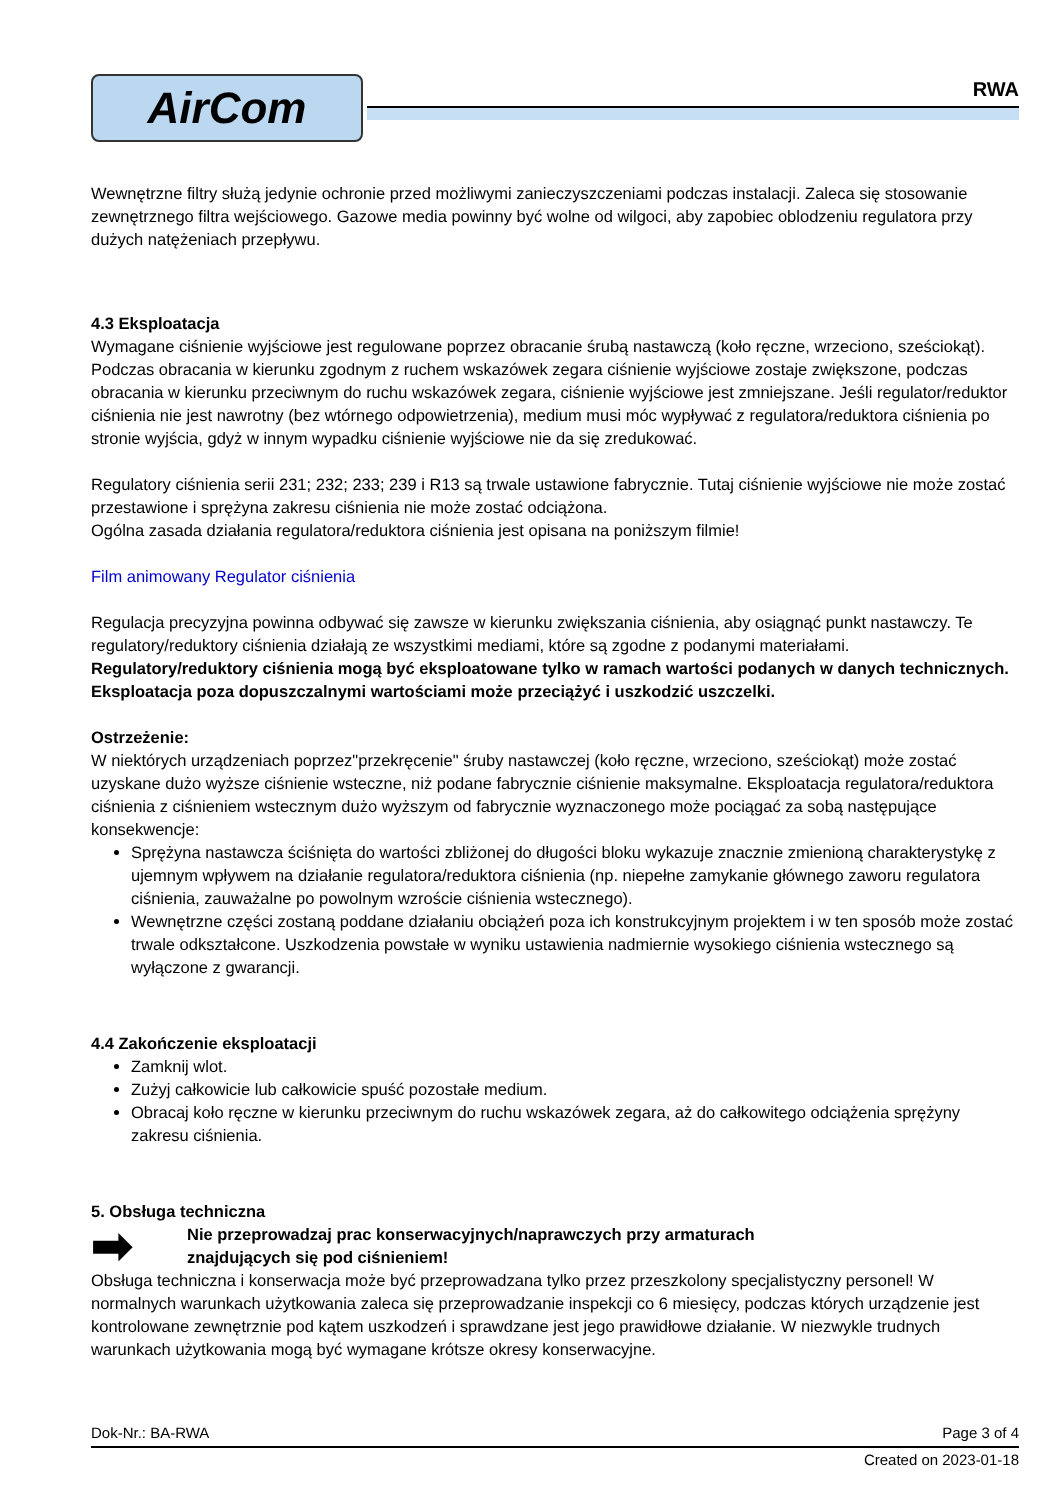AirCom
RWA
Wewnętrzne filtry służą jedynie ochronie przed możliwymi zanieczyszczeniami podczas instalacji. Zaleca się stosowanie zewnętrznego filtra wejściowego. Gazowe media powinny być wolne od wilgoci, aby zapobiec oblodzeniu regulatora przy dużych natężeniach przepływu.
4.3 Eksploatacja
Wymagane ciśnienie wyjściowe jest regulowane poprzez obracanie śrubą nastawczą (koło ręczne, wrzeciono, sześciokąt). Podczas obracania w kierunku zgodnym z ruchem wskazówek zegara ciśnienie wyjściowe zostaje zwiększone, podczas obracania w kierunku przeciwnym do ruchu wskazówek zegara, ciśnienie wyjściowe jest zmniejszane. Jeśli regulator/reduktor ciśnienia nie jest nawrotny (bez wtórnego odpowietrzenia), medium musi móc wypływać z regulatora/reduktora ciśnienia po stronie wyjścia, gdyż w innym wypadku ciśnienie wyjściowe nie da się zredukować.
Regulatory ciśnienia serii 231; 232; 233; 239 i R13 są trwale ustawione fabrycznie. Tutaj ciśnienie wyjściowe nie może zostać przestawione i sprężyna zakresu ciśnienia nie może zostać odciążona.
Ogólna zasada działania regulatora/reduktora ciśnienia jest opisana na poniższym filmie!
Film animowany Regulator ciśnienia
Regulacja precyzyjna powinna odbywać się zawsze w kierunku zwiększania ciśnienia, aby osiągnąć punkt nastawczy. Te regulatory/reduktory ciśnienia działają ze wszystkimi mediami, które są zgodne z podanymi materiałami. Regulatory/reduktory ciśnienia mogą być eksploatowane tylko w ramach wartości podanych w danych technicznych. Eksploatacja poza dopuszczalnymi wartościami może przeciążyć i uszkodzić uszczelki.
Ostrzeżenie:
W niektórych urządzeniach poprzez"przekręcenie" śruby nastawczej (koło ręczne, wrzeciono, sześciokąt) może zostać uzyskane dużo wyższe ciśnienie wsteczne, niż podane fabrycznie ciśnienie maksymalne. Eksploatacja regulatora/reduktora ciśnienia z ciśnieniem wstecznym dużo wyższym od fabrycznie wyznaczonego może pociągać za sobą następujące konsekwencje:
Sprężyna nastawcza ściśnięta do wartości zbliżonej do długości bloku wykazuje znacznie zmienioną charakterystykę z ujemnym wpływem na działanie regulatora/reduktora ciśnienia (np. niepełne zamykanie głównego zaworu regulatora ciśnienia, zauważalne po powolnym wzroście ciśnienia wstecznego).
Wewnętrzne części zostaną poddane działaniu obciążeń poza ich konstrukcyjnym projektem i w ten sposób może zostać trwale odkształcone. Uszkodzenia powstałe w wyniku ustawienia nadmiernie wysokiego ciśnienia wstecznego są wyłączone z gwarancji.
4.4 Zakończenie eksploatacji
Zamknij wlot.
Zużyj całkowicie lub całkowicie spuść pozostałe medium.
Obracaj koło ręczne w kierunku przeciwnym do ruchu wskazówek zegara, aż do całkowitego odciążenia sprężyny zakresu ciśnienia.
5. Obsługa techniczna
➡
Nie przeprowadzaj prac konserwacyjnych/naprawczych przy armaturach
znajdujących się pod ciśnieniem!
Obsługa techniczna i konserwacja może być przeprowadzana tylko przez przeszkolony specjalistyczny personel! W normalnych warunkach użytkowania zaleca się przeprowadzanie inspekcji co 6 miesięcy, podczas których urządzenie jest kontrolowane zewnętrznie pod kątem uszkodzeń i sprawdzane jest jego prawidłowe działanie. W niezwykle trudnych warunkach użytkowania mogą być wymagane krótsze okresy konserwacyjne.
Dok-Nr.: BA-RWA Page 3 of 4
Created on 2023-01-18